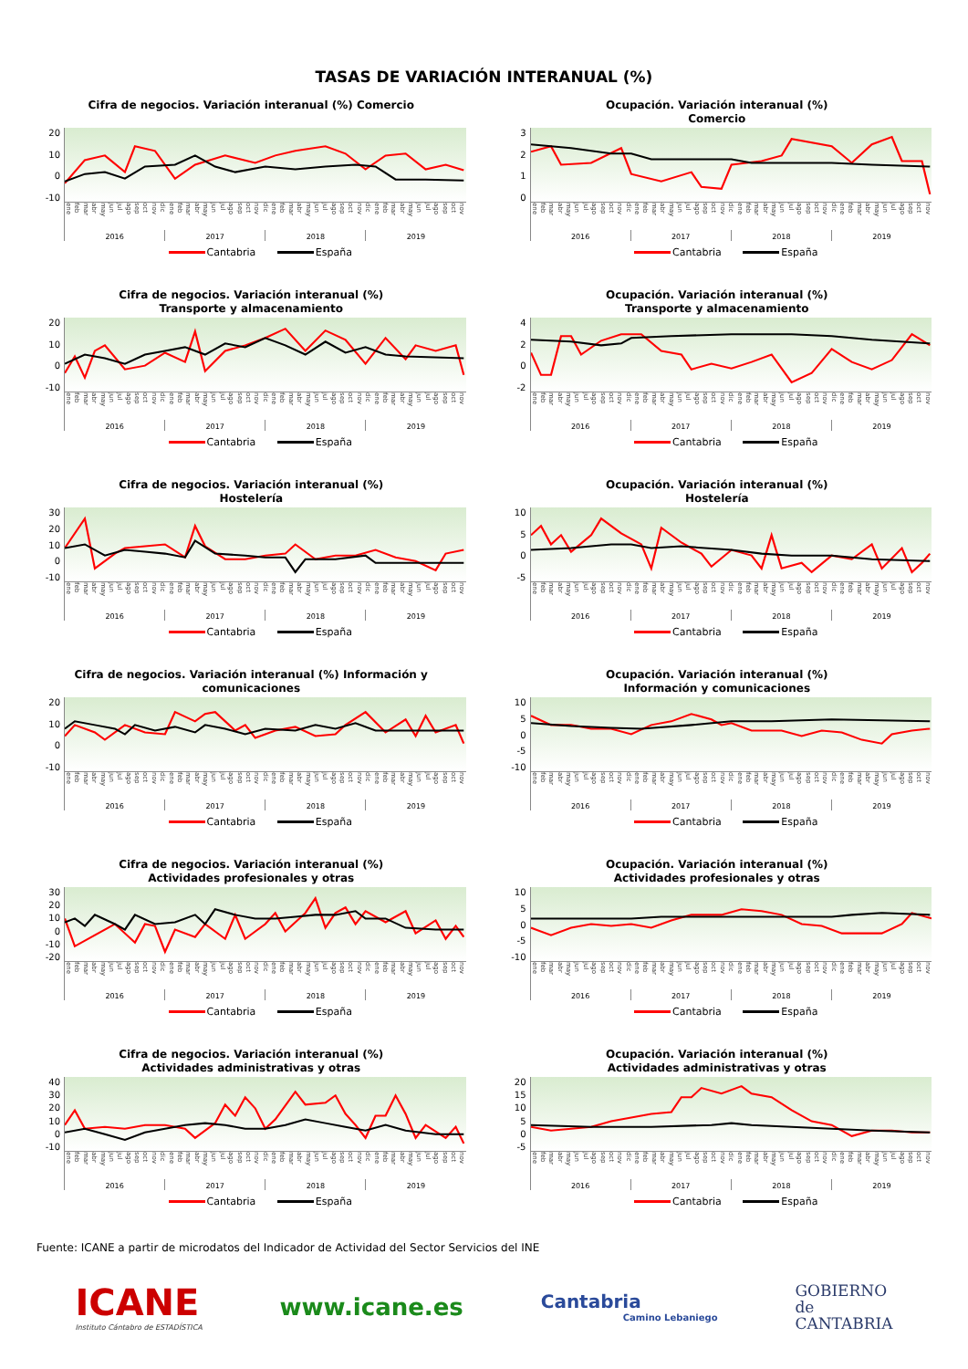TASAS DE VARIACIÓN INTERANUAL (%)
Cifra de negocios. Variación interanual (%) Comercio
20
10
0
-10
ene feb mar abr may jun jul ago sep oct nov dic ene feb mar abr may jun jul ago sep oct nov dic ene feb mar abr may jun jul ago sep oct nov dic ene feb mar abr may jun jul ago sep oct nov
2016 2017 2018 2019
Cantabria España
Ocupación. Variación interanual (%)
Comercio
3210
ene feb mar abr may jun jul ago sep oct nov dic ene feb mar abr may jun jul ago sep oct nov dic ene feb mar abr may jun jul ago sep oct nov dic ene feb mar abr may jun jul ago sep oct nov
2016 2017 2018 2019
Cantabria España
Cifra de negocios. Variación interanual (%)
Transporte y almacenamiento
20
10
0
-10
ene feb mar abr may jun jul ago sep oct nov dic ene feb mar abr may jun jul ago sep oct nov dic ene feb mar abr may jun jul ago sep oct nov dic ene feb mar abr may jun jul ago sep oct nov
2016 2017 2018 2019
Cantabria España
Ocupación. Variación interanual (%)
Transporte y almacenamiento
420
-2
ene feb mar abr may jun jul ago sep oct nov dic ene feb mar abr may jun jul ago sep oct nov dic ene feb mar abr may jun jul ago sep oct nov dic ene feb mar abr may jun jul ago sep oct nov
2016 2017 2018 2019
Cantabria España
Cifra de negocios. Variación interanual (%)
Hostelería
30
20
10
0
-10
ene feb mar abr may jun jul ago sep oct nov dic ene feb mar abr may jun jul ago sep oct nov dic ene feb mar abr may jun jul ago sep oct nov dic ene feb mar abr may jun jul ago sep oct nov
2016 2017 2018 2019
Cantabria España
Ocupación. Variación interanual (%)
Hostelería
10
50
-5
ene feb mar abr may jun jul ago sep oct nov dic ene feb mar abr may jun jul ago sep oct nov dic ene feb mar abr may jun jul ago sep oct nov dic ene feb mar abr may jun jul ago sep oct nov
2016 2017 2018 2019
Cantabria España
Cifra de negocios. Variación interanual (%) Información y comunicaciones
20
10
0
-10
ene feb mar abr may jun jul ago sep oct nov dic ene feb mar abr may jun jul ago sep oct nov dic ene feb mar abr may jun jul ago sep oct nov dic ene feb mar abr may jun jul ago sep oct nov
2016 2017 2018 2019
Cantabria España
Ocupación. Variación interanual (%)
Información y comunicaciones
10
50
-5
-10
ene feb mar abr may jun jul ago sep oct nov dic ene feb mar abr may jun jul ago sep oct nov dic ene feb mar abr may jun jul ago sep oct nov dic ene feb mar abr may jun jul ago sep oct nov
2016 2017 2018 2019
Cantabria España
Cifra de negocios. Variación interanual (%)
Actividades profesionales y otras
30
20
10
0
-10
-20
ene feb mar abr may jun jul ago sep oct nov dic ene feb mar abr may jun jul ago sep oct nov dic ene feb mar abr may jun jul ago sep oct nov dic ene feb mar abr may jun jul ago sep oct nov
2016 2017 2018 2019
Cantabria España
Ocupación. Variación interanual (%)
Actividades profesionales y otras
10
50
-5
-10
ene feb mar abr may jun jul ago sep oct nov dic ene feb mar abr may jun jul ago sep oct nov dic ene feb mar abr may jun jul ago sep oct nov dic ene feb mar abr may jun jul ago sep oct nov
2016 2017 2018 2019
Cantabria España
Cifra de negocios. Variación interanual (%)
Actividades administrativas y otras
40
30
20
10
0
-10
ene feb mar abr may jun jul ago sep oct nov dic ene feb mar abr may jun jul ago sep oct nov dic ene feb mar abr may jun jul ago sep oct nov dic ene feb mar abr may jun jul ago sep oct nov
2016 2017 2018 2019
Cantabria España
Ocupación. Variación interanual (%)
Actividades administrativas y otras
20
15
10
50
-5
ene feb mar abr may jun jul ago sep oct nov dic ene feb mar abr may jun jul ago sep oct nov dic ene feb mar abr may jun jul ago sep oct nov dic ene feb mar abr may jun jul ago sep oct nov
2016 2017 2018 2019
Cantabria España
Fuente: ICANE a partir de microdatos del Indicador de Actividad del Sector Servicios del INE
ICANE
Instituto Cántabro de ESTADÍSTICA
www.icane.es
Cantabria
Camino Lebaniego
GOBIERNO
de
CANTABRIA